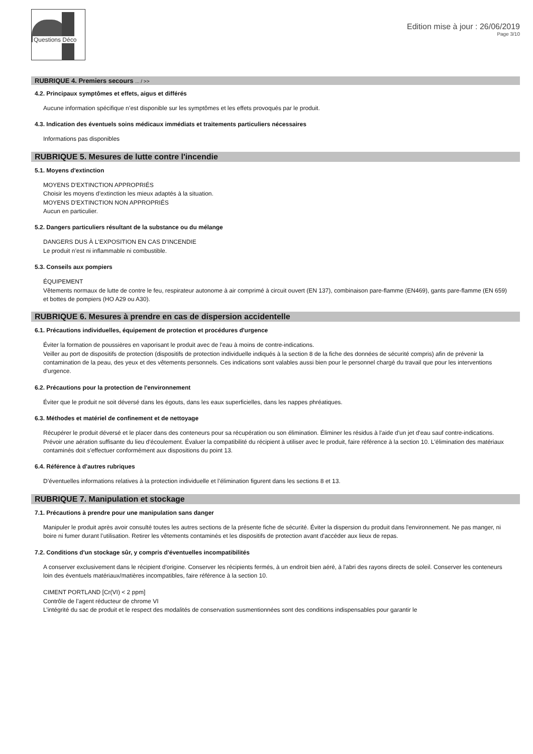Questions Déco
Edition mise à jour : 26/06/2019
Page 3/10
RUBRIQUE 4. Premiers secours ... / >>
4.2. Principaux symptômes et effets, aigus et différés
Aucune information spécifique n’est disponible sur les symptômes et les effets provoqués par le produit.
4.3. Indication des éventuels soins médicaux immédiats et traitements particuliers nécessaires
Informations pas disponibles
RUBRIQUE 5. Mesures de lutte contre l'incendie
5.1. Moyens d'extinction
MOYENS D'EXTINCTION APPROPRIÉS
Choisir les moyens d’extinction les mieux adaptés à la situation.
MOYENS D'EXTINCTION NON APPROPRIÉS
Aucun en particulier.
5.2. Dangers particuliers résultant de la substance ou du mélange
DANGERS DUS À L'EXPOSITION EN CAS D'INCENDIE
Le produit n’est ni inflammable ni combustible.
5.3. Conseils aux pompiers
ÉQUIPEMENT
Vêtements normaux de lutte de contre le feu, respirateur autonome à air comprimé à circuit ouvert (EN 137), combinaison pare-flamme (EN469), gants pare-flamme (EN 659) et bottes de pompiers (HO A29 ou A30).
RUBRIQUE 6. Mesures à prendre en cas de dispersion accidentelle
6.1. Précautions individuelles, équipement de protection et procédures d'urgence
Éviter la formation de poussières en vaporisant le produit avec de l'eau à moins de contre-indications.
Veiller au port de dispositifs de protection (dispositifs de protection individuelle indiqués à la section 8 de la fiche des données de sécurité compris) afin de prévenir la contamination de la peau, des yeux et des vêtements personnels. Ces indications sont valables aussi bien pour le personnel chargé du travail que pour les interventions d'urgence.
6.2. Précautions pour la protection de l'environnement
Éviter que le produit ne soit déversé dans les égouts, dans les eaux superficielles, dans les nappes phréatiques.
6.3. Méthodes et matériel de confinement et de nettoyage
Récupérer le produit déversé et le placer dans des conteneurs pour sa récupération ou son élimination. Éliminer les résidus à l'aide d'un jet d'eau sauf contre-indications.
Prévoir une aération suffisante du lieu d'écoulement. Évaluer la compatibilité du récipient à utiliser avec le produit, faire référence à la section 10. L'élimination des matériaux contaminés doit s'effectuer conformément aux dispositions du point 13.
6.4. Référence à d'autres rubriques
D’éventuelles informations relatives à la protection individuelle et l’élimination figurent dans les sections 8 et 13.
RUBRIQUE 7. Manipulation et stockage
7.1. Précautions à prendre pour une manipulation sans danger
Manipuler le produit après avoir consulté toutes les autres sections de la présente fiche de sécurité. Éviter la dispersion du produit dans l'environnement. Ne pas manger, ni boire ni fumer durant l’utilisation. Retirer les vêtements contaminés et les dispositifs de protection avant d'accéder aux lieux de repas.
7.2. Conditions d'un stockage sûr, y compris d'éventuelles incompatibilités
A conserver exclusivement dans le récipient d'origine. Conserver les récipients fermés, à un endroit bien aéré, à l'abri des rayons directs de soleil. Conserver les conteneurs loin des éventuels matériaux/matières incompatibles, faire référence à la section 10.
CIMENT PORTLAND [Cr(VI) < 2 ppm]
Contrôle de l’agent réducteur de chrome VI
L’intégrité du sac de produit et le respect des modalités de conservation susmentionnées sont des conditions indispensables pour garantir le